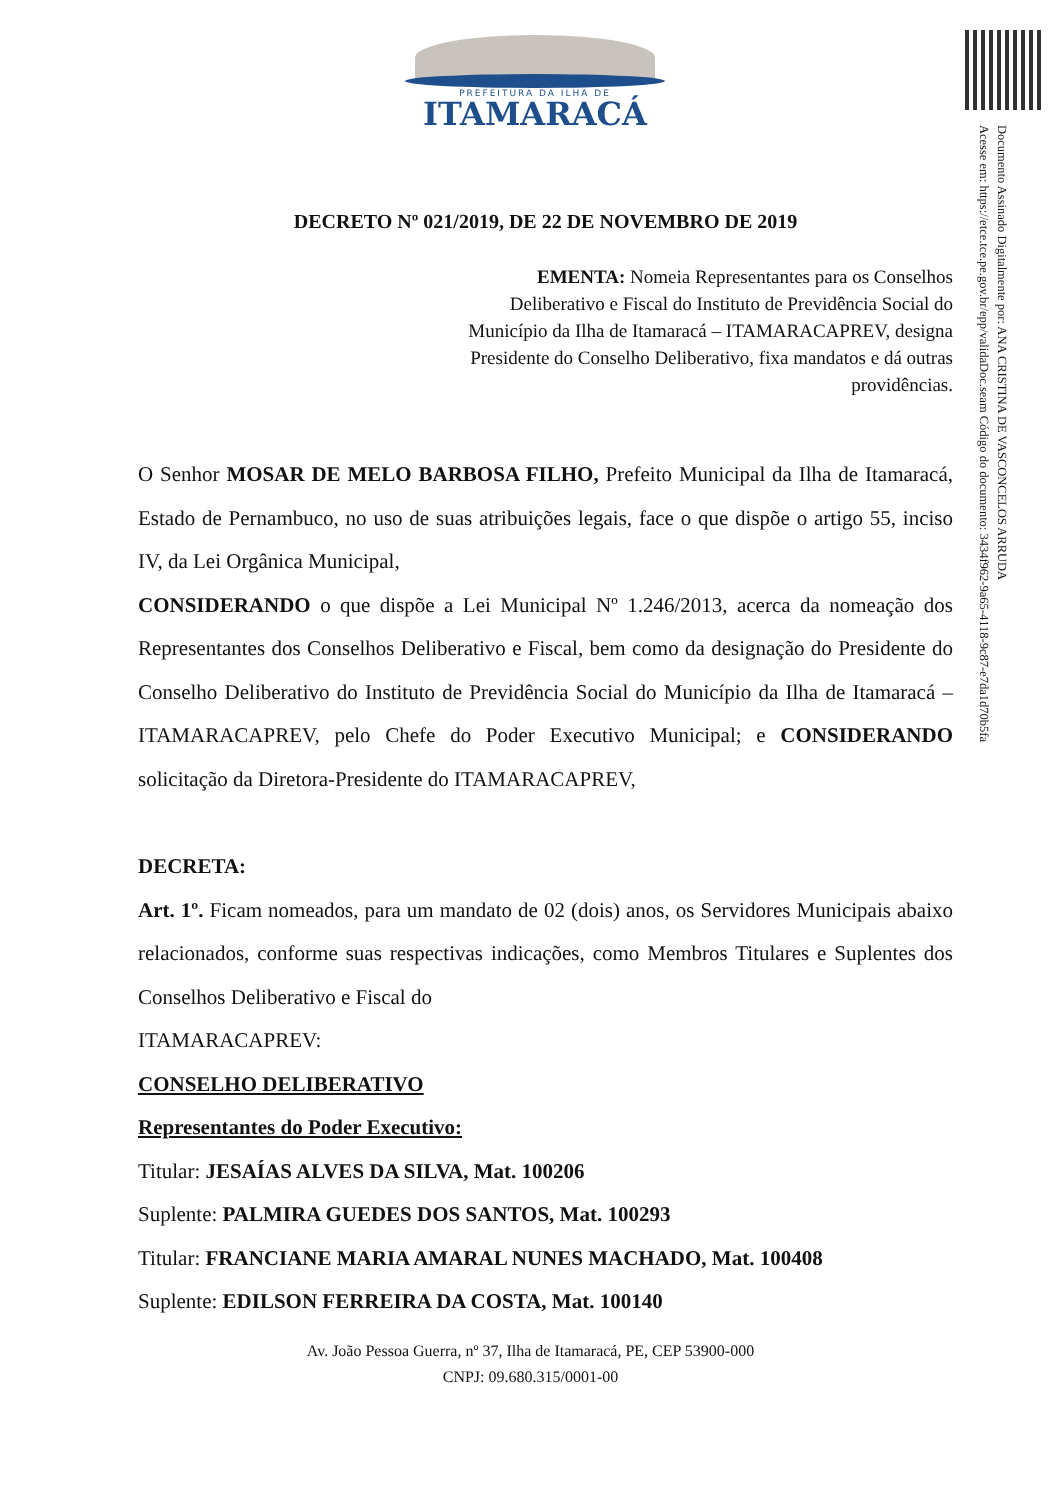PREFEITURA DA ILHA DE
ITAMARACÁ
Documento Assinado Digitalmente por: ANA CRISTINA DE VASCONCELOS ARRUDA
Acesse em: https://etce.tce.pe.gov.br/epp/validaDoc.seam Código do documento: 3434f962-9a65-4118-9c87-e7da1d70b5fa
DECRETO Nº 021/2019, DE 22 DE NOVEMBRO DE 2019
EMENTA: Nomeia Representantes para os Conselhos Deliberativo e Fiscal do Instituto de Previdência Social do Município da Ilha de Itamaracá – ITAMARACAPREV, designa Presidente do Conselho Deliberativo, fixa mandatos e dá outras providências.
O Senhor MOSAR DE MELO BARBOSA FILHO, Prefeito Municipal da Ilha de Itamaracá, Estado de Pernambuco, no uso de suas atribuições legais, face o que dispõe o artigo 55, inciso IV, da Lei Orgânica Municipal,
CONSIDERANDO o que dispõe a Lei Municipal Nº 1.246/2013, acerca da nomeação dos Representantes dos Conselhos Deliberativo e Fiscal, bem como da designação do Presidente do Conselho Deliberativo do Instituto de Previdência Social do Município da Ilha de Itamaracá – ITAMARACAPREV, pelo Chefe do Poder Executivo Municipal; e CONSIDERANDO solicitação da Diretora-Presidente do ITAMARACAPREV,
DECRETA:
Art. 1º. Ficam nomeados, para um mandato de 02 (dois) anos, os Servidores Municipais abaixo relacionados, conforme suas respectivas indicações, como Membros Titulares e Suplentes dos Conselhos Deliberativo e Fiscal do
ITAMARACAPREV:
CONSELHO DELIBERATIVO
Representantes do Poder Executivo:
Titular: JESAÍAS ALVES DA SILVA, Mat. 100206
Suplente: PALMIRA GUEDES DOS SANTOS, Mat. 100293
Titular: FRANCIANE MARIA AMARAL NUNES MACHADO, Mat. 100408
Suplente: EDILSON FERREIRA DA COSTA, Mat. 100140
Av. João Pessoa Guerra, nº 37, Ilha de Itamaracá, PE, CEP 53900-000
CNPJ: 09.680.315/0001-00